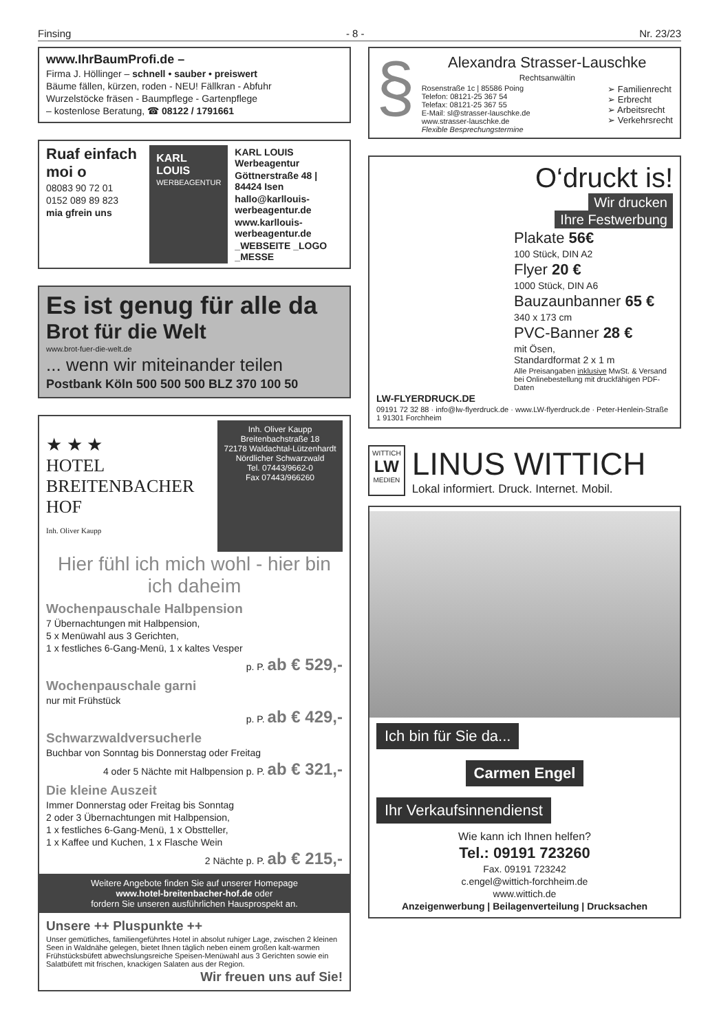Finsing - 8 - Nr. 23/23
www.IhrBaumProfi.de –
Firma J. Höllinger – schnell • sauber • preiswert
Bäume fällen, kürzen, roden - NEU! Fällkran - Abfuhr
Wurzelstöcke fräsen - Baumpflege - Gartenpflege
– kostenlose Beratung, ☎ 08122 / 1791661
Ruaf einfach moi o
08083 90 72 01
0152 089 89 823
mia gfrein uns
KARL LOUIS
WERBEAGENTUR
KARL LOUIS Werbeagentur
Göttnerstraße 48 | 84424 Isen
hallo@karllouis-werbeagentur.de
www.karllouis-werbeagentur.de
_WEBSEITE _LOGO _MESSE
Es ist genug für alle da Brot für die Welt
www.brot-fuer-die-welt.de
... wenn wir miteinander teilen
Postbank Köln 500 500 500 BLZ 370 100 50
★ ★ ★
HOTEL BREITENBACHER HOF
Inh. Oliver Kaupp
Inh. Oliver Kaupp
Breitenbachstraße 18
72178 Waldachtal-Lützenhardt
Nördlicher Schwarzwald
Tel. 07443/9662-0
Fax 07443/966260
Hier fühl ich mich wohl - hier bin ich daheim
Wochenpauschale Halbpension
7 Übernachtungen mit Halbpension,
5 x Menüwahl aus 3 Gerichten,
1 x festliches 6-Gang-Menü, 1 x kaltes Vesper
p. P. ab € 529,-
Wochenpauschale garni
nur mit Frühstück
p. P. ab € 429,-
Schwarzwaldversucherle
Buchbar von Sonntag bis Donnerstag oder Freitag
4 oder 5 Nächte mit Halbpension p. P. ab € 321,-
Die kleine Auszeit
Immer Donnerstag oder Freitag bis Sonntag
2 oder 3 Übernachtungen mit Halbpension,
1 x festliches 6-Gang-Menü, 1 x Obstteller,
1 x Kaffee und Kuchen, 1 x Flasche Wein
2 Nächte p. P. ab € 215,-
Weitere Angebote finden Sie auf unserer Homepage
www.hotel-breitenbacher-hof.de oder
fordern Sie unseren ausführlichen Hausprospekt an.
Unsere ++ Pluspunkte ++
Unser gemütliches, familiengeführtes Hotel in absolut ruhiger Lage, zwischen 2 kleinen Seen in Waldnähe gelegen, bietet Ihnen täglich neben einem großen kalt-warmen Frühstücksbüfett abwechslungsreiche Speisen-Menüwahl aus 3 Gerichten sowie ein Salatbüfett mit frischen, knackigen Salaten aus der Region.
Wir freuen uns auf Sie!
§
Alexandra Strasser-Lauschke
Rechtsanwältin
Rosenstraße 1c | 85586 Poing
Telefon: 08121-25 367 54
Telefax: 08121-25 367 55
E-Mail: sl@strasser-lauschke.de
www.strasser-lauschke.de
Flexible Besprechungstermine
➢ Familienrecht
➢ Erbrecht
➢ Arbeitsrecht
➢ Verkehrsrecht
O‘druckt is!
Wir drucken
Ihre Festwerbung
Plakate 56€
100 Stück, DIN A2
Flyer 20 €
1000 Stück, DIN A6
Bauzaunbanner 65 €
340 x 173 cm
PVC-Banner 28 €
mit Ösen,
Standardformat 2 x 1 m
Alle Preisangaben inklusive MwSt. & Versand
bei Onlinebestellung mit druckfähigen PDF-Daten
LW-FLYERDRUCK.DE
09191 72 32 88 · info@lw-flyerdruck.de · www.LW-flyerdruck.de · Peter-Henlein-Straße 1 91301 Forchheim
WITTICH
LW
MEDIEN
LINUS WITTICH
Lokal informiert. Druck. Internet. Mobil.
Ich bin für Sie da...
Carmen Engel
Ihr Verkaufsinnendienst
Wie kann ich Ihnen helfen?
Tel.: 09191 723260
Fax. 09191 723242
c.engel@wittich-forchheim.de
www.wittich.de
Anzeigenwerbung | Beilagenverteilung | Drucksachen